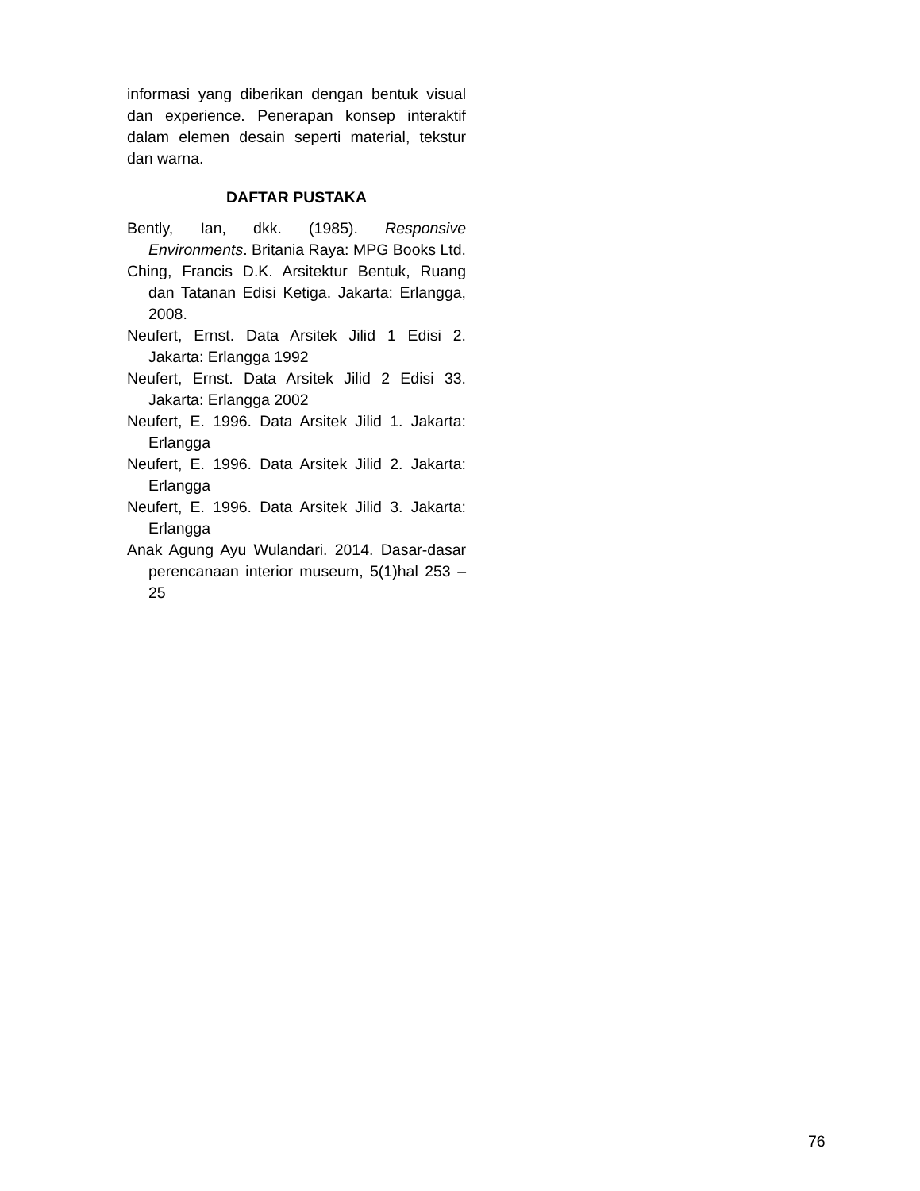informasi yang diberikan dengan bentuk visual dan experience. Penerapan konsep interaktif dalam elemen desain seperti material, tekstur dan warna.
DAFTAR PUSTAKA
Bently, Ian, dkk. (1985). Responsive Environments. Britania Raya: MPG Books Ltd.
Ching, Francis D.K. Arsitektur Bentuk, Ruang dan Tatanan Edisi Ketiga. Jakarta: Erlangga, 2008.
Neufert, Ernst. Data Arsitek Jilid 1 Edisi 2. Jakarta: Erlangga 1992
Neufert, Ernst. Data Arsitek Jilid 2 Edisi 33. Jakarta: Erlangga 2002
Neufert, E. 1996. Data Arsitek Jilid 1. Jakarta: Erlangga
Neufert, E. 1996. Data Arsitek Jilid 2. Jakarta: Erlangga
Neufert, E. 1996. Data Arsitek Jilid 3. Jakarta: Erlangga
Anak Agung Ayu Wulandari. 2014. Dasar-dasar perencanaan interior museum, 5(1)hal 253 – 25
76